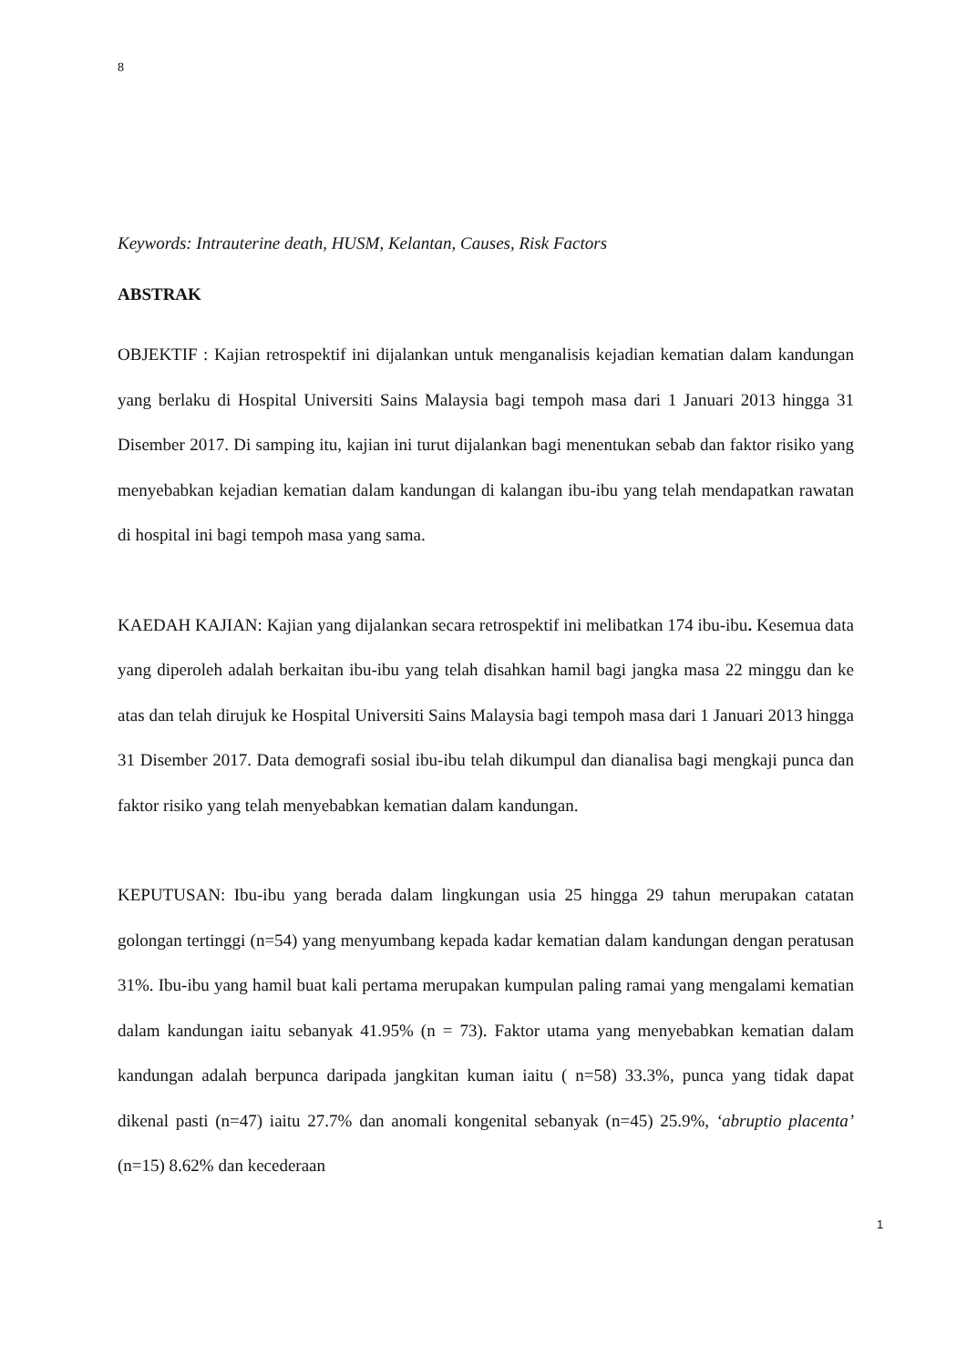8
Keywords: Intrauterine death, HUSM, Kelantan, Causes, Risk Factors
ABSTRAK
OBJEKTIF : Kajian retrospektif ini dijalankan untuk menganalisis kejadian kematian dalam kandungan yang berlaku di Hospital Universiti Sains Malaysia bagi tempoh masa dari 1 Januari 2013 hingga 31 Disember 2017. Di samping itu, kajian ini turut dijalankan bagi menentukan sebab dan faktor risiko yang menyebabkan kejadian kematian dalam kandungan di kalangan ibu-ibu yang telah mendapatkan rawatan di hospital ini bagi tempoh masa yang sama.
KAEDAH KAJIAN: Kajian yang dijalankan secara retrospektif ini melibatkan 174 ibu-ibu. Kesemua data yang diperoleh adalah berkaitan ibu-ibu yang telah disahkan hamil bagi jangka masa 22 minggu dan ke atas dan telah dirujuk ke Hospital Universiti Sains Malaysia bagi tempoh masa dari 1 Januari 2013 hingga 31 Disember 2017. Data demografi sosial ibu-ibu telah dikumpul dan dianalisa bagi mengkaji punca dan faktor risiko yang telah menyebabkan kematian dalam kandungan.
KEPUTUSAN: Ibu-ibu yang berada dalam lingkungan usia 25 hingga 29 tahun merupakan catatan golongan tertinggi (n=54) yang menyumbang kepada kadar kematian dalam kandungan dengan peratusan 31%. Ibu-ibu yang hamil buat kali pertama merupakan kumpulan paling ramai yang mengalami kematian dalam kandungan iaitu sebanyak 41.95% (n = 73). Faktor utama yang menyebabkan kematian dalam kandungan adalah berpunca daripada jangkitan kuman iaitu ( n=58) 33.3%, punca yang tidak dapat dikenal pasti (n=47) iaitu 27.7% dan anomali kongenital sebanyak (n=45) 25.9%, ‘abruptio placenta’ (n=15) 8.62% dan kecederaan
1